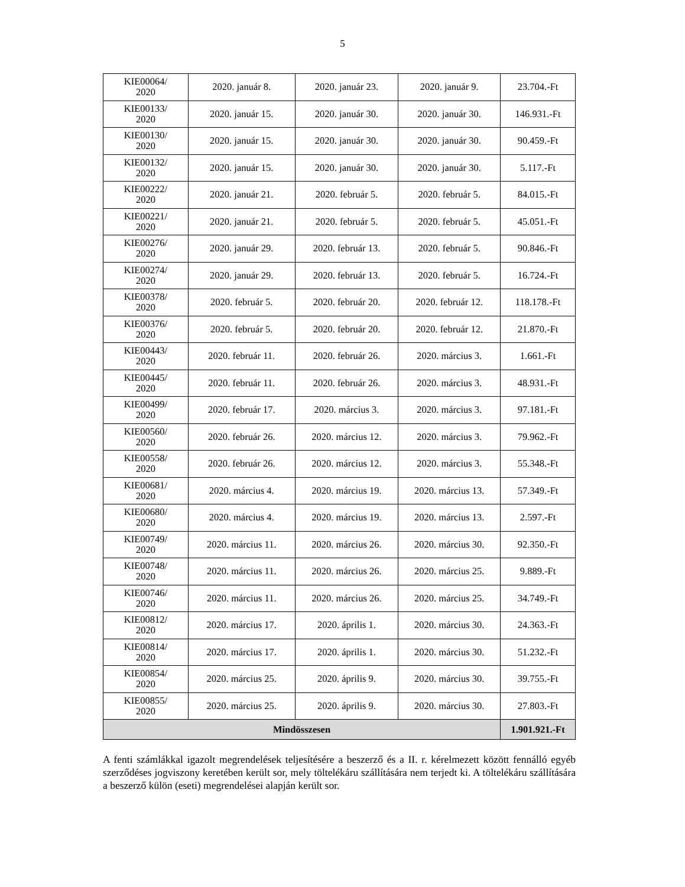5
| KIE00064/ 2020 | 2020. január 8. | 2020. január 23. | 2020. január 9. | 23.704.-Ft |
| KIE00133/ 2020 | 2020. január 15. | 2020. január 30. | 2020. január 30. | 146.931.-Ft |
| KIE00130/ 2020 | 2020. január 15. | 2020. január 30. | 2020. január 30. | 90.459.-Ft |
| KIE00132/ 2020 | 2020. január 15. | 2020. január 30. | 2020. január 30. | 5.117.-Ft |
| KIE00222/ 2020 | 2020. január 21. | 2020. február 5. | 2020. február 5. | 84.015.-Ft |
| KIE00221/ 2020 | 2020. január 21. | 2020. február 5. | 2020. február 5. | 45.051.-Ft |
| KIE00276/ 2020 | 2020. január 29. | 2020. február 13. | 2020. február 5. | 90.846.-Ft |
| KIE00274/ 2020 | 2020. január 29. | 2020. február 13. | 2020. február 5. | 16.724.-Ft |
| KIE00378/ 2020 | 2020. február 5. | 2020. február 20. | 2020. február 12. | 118.178.-Ft |
| KIE00376/ 2020 | 2020. február 5. | 2020. február 20. | 2020. február 12. | 21.870.-Ft |
| KIE00443/ 2020 | 2020. február 11. | 2020. február 26. | 2020. március 3. | 1.661.-Ft |
| KIE00445/ 2020 | 2020. február 11. | 2020. február 26. | 2020. március 3. | 48.931.-Ft |
| KIE00499/ 2020 | 2020. február 17. | 2020. március 3. | 2020. március 3. | 97.181.-Ft |
| KIE00560/ 2020 | 2020. február 26. | 2020. március 12. | 2020. március 3. | 79.962.-Ft |
| KIE00558/ 2020 | 2020. február 26. | 2020. március 12. | 2020. március 3. | 55.348.-Ft |
| KIE00681/ 2020 | 2020. március 4. | 2020. március 19. | 2020. március 13. | 57.349.-Ft |
| KIE00680/ 2020 | 2020. március 4. | 2020. március 19. | 2020. március 13. | 2.597.-Ft |
| KIE00749/ 2020 | 2020. március 11. | 2020. március 26. | 2020. március 30. | 92.350.-Ft |
| KIE00748/ 2020 | 2020. március 11. | 2020. március 26. | 2020. március 25. | 9.889.-Ft |
| KIE00746/ 2020 | 2020. március 11. | 2020. március 26. | 2020. március 25. | 34.749.-Ft |
| KIE00812/ 2020 | 2020. március 17. | 2020. április 1. | 2020. március 30. | 24.363.-Ft |
| KIE00814/ 2020 | 2020. március 17. | 2020. április 1. | 2020. március 30. | 51.232.-Ft |
| KIE00854/ 2020 | 2020. március 25. | 2020. április 9. | 2020. március 30. | 39.755.-Ft |
| KIE00855/ 2020 | 2020. március 25. | 2020. április 9. | 2020. március 30. | 27.803.-Ft |
| Mindösszesen | | | | 1.901.921.-Ft |
A fenti számlákkal igazolt megrendelések teljesítésére a beszerző és a II. r. kérelmezett között fennálló egyéb szerződéses jogviszony keretében került sor, mely töltelékáru szállítására nem terjedt ki. A töltelékáru szállítására a beszerző külön (eseti) megrendelései alapján került sor.